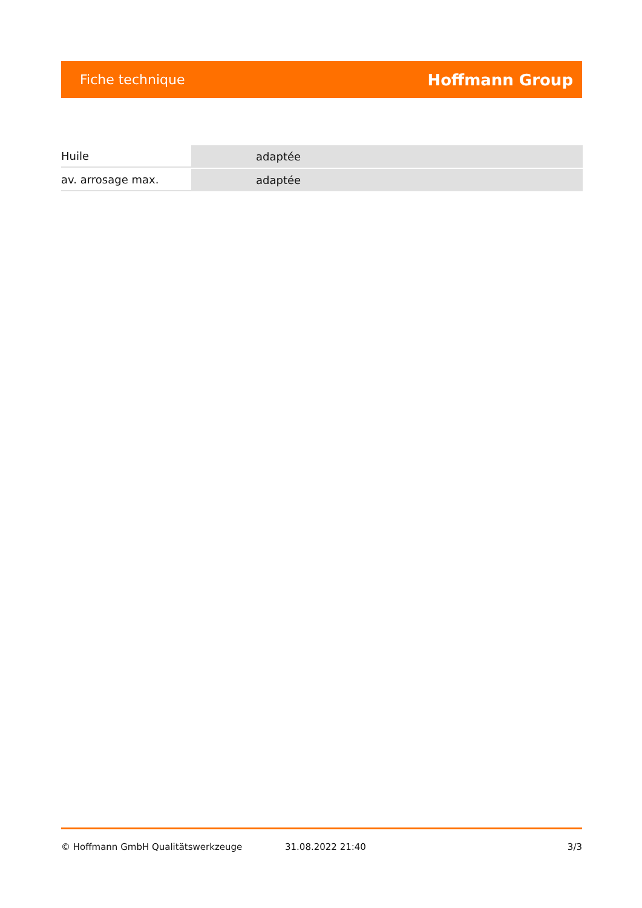Fiche technique Hoffmann Group
| Huile | adaptée |
| av. arrosage max. | adaptée |
© Hoffmann GmbH Qualitätswerkzeuge 31.08.2022 21:40 3/3